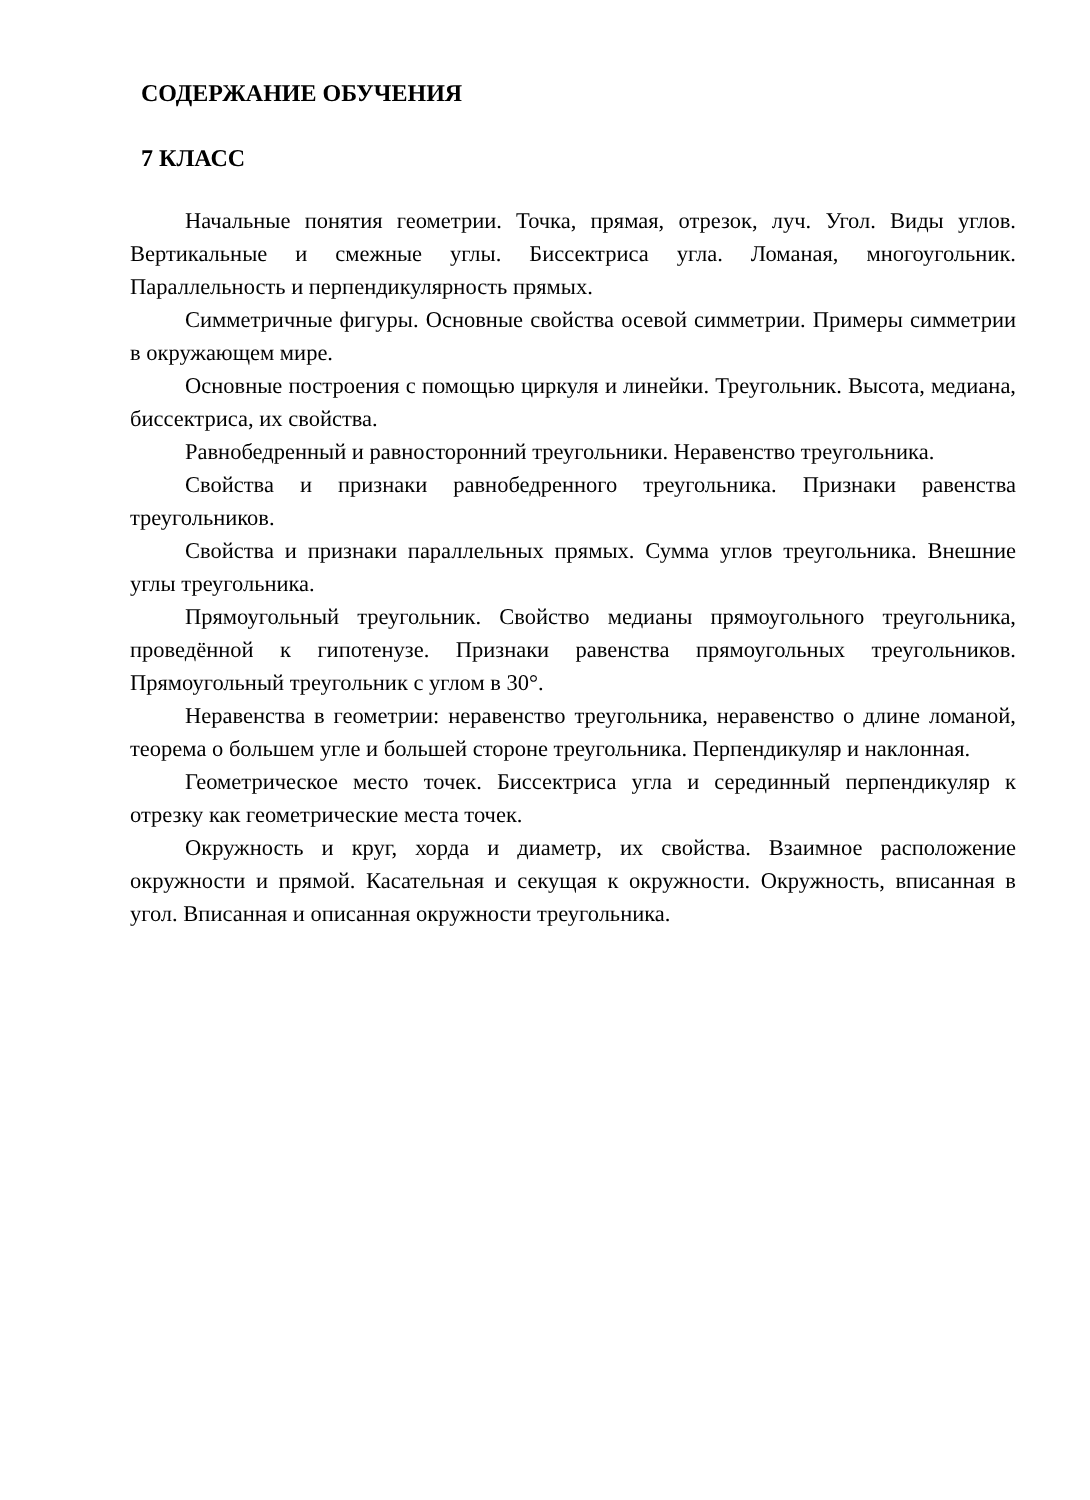СОДЕРЖАНИЕ ОБУЧЕНИЯ
7 КЛАСС
Начальные понятия геометрии. Точка, прямая, отрезок, луч. Угол. Виды углов. Вертикальные и смежные углы. Биссектриса угла. Ломаная, многоугольник. Параллельность и перпендикулярность прямых.
Симметричные фигуры. Основные свойства осевой симметрии. Примеры симметрии в окружающем мире.
Основные построения с помощью циркуля и линейки. Треугольник. Высота, медиана, биссектриса, их свойства.
Равнобедренный и равносторонний треугольники. Неравенство треугольника.
Свойства и признаки равнобедренного треугольника. Признаки равенства треугольников.
Свойства и признаки параллельных прямых. Сумма углов треугольника. Внешние углы треугольника.
Прямоугольный треугольник. Свойство медианы прямоугольного треугольника, проведённой к гипотенузе. Признаки равенства прямоугольных треугольников. Прямоугольный треугольник с углом в 30°.
Неравенства в геометрии: неравенство треугольника, неравенство о длине ломаной, теорема о большем угле и большей стороне треугольника. Перпендикуляр и наклонная.
Геометрическое место точек. Биссектриса угла и серединный перпендикуляр к отрезку как геометрические места точек.
Окружность и круг, хорда и диаметр, их свойства. Взаимное расположение окружности и прямой. Касательная и секущая к окружности. Окружность, вписанная в угол. Вписанная и описанная окружности треугольника.